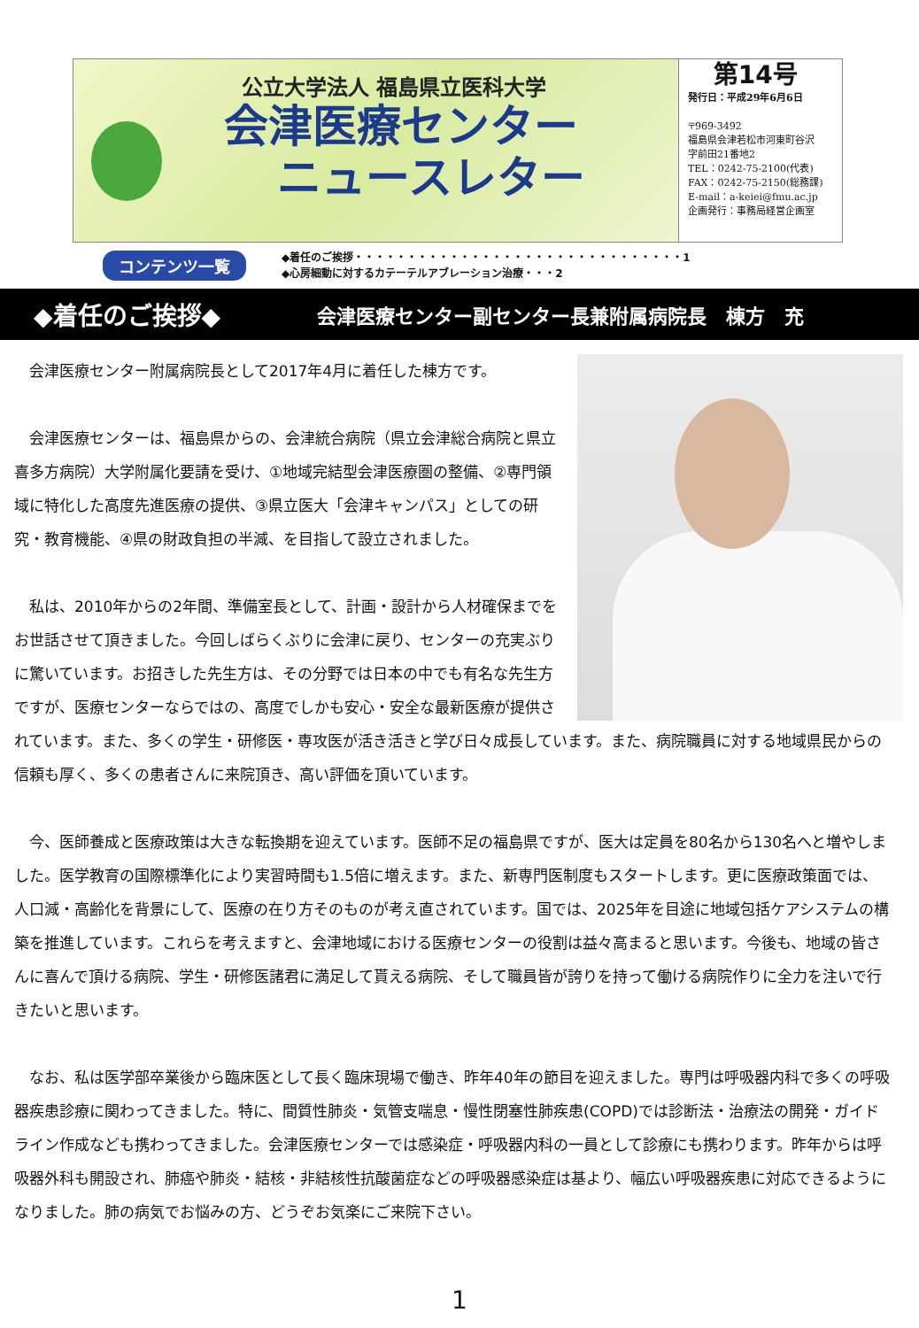公立大学法人 福島県立医科大学
会津医療センター
ニュースレター
第14号
発行日：平成29年6月6日
〒969-3492
福島県会津若松市河東町谷沢
字前田21番地2
TEL：0242-75-2100(代表)
FAX：0242-75-2150(総務課)
E-mail：a-keiei@fmu.ac.jp
企画発行：事務局経営企画室
コンテンツ一覧
◆着任のご挨拶・・・・・・・・・・・・・・・・・・・・・・・・・・・・・・・1
◆心房細動に対するカテーテルアブレーション治療・・・2
◆着任のご挨拶◆ 会津医療センター副センター長兼附属病院長　棟方　充
　会津医療センター附属病院長として2017年4月に着任した棟方です。
　会津医療センターは、福島県からの、会津統合病院（県立会津総合病院と県立喜多方病院）大学附属化要請を受け、①地域完結型会津医療圏の整備、②専門領域に特化した高度先進医療の提供、③県立医大「会津キャンパス」としての研究・教育機能、④県の財政負担の半減、を目指して設立されました。
　私は、2010年からの2年間、準備室長として、計画・設計から人材確保までをお世話させて頂きました。今回しばらくぶりに会津に戻り、センターの充実ぶりに驚いています。お招きした先生方は、その分野では日本の中でも有名な先生方ですが、医療センターならではの、高度でしかも安心・安全な最新医療が提供されています。また、多くの学生・研修医・専攻医が活き活きと学び日々成長しています。また、病院職員に対する地域県民からの信頼も厚く、多くの患者さんに来院頂き、高い評価を頂いています。
　今、医師養成と医療政策は大きな転換期を迎えています。医師不足の福島県ですが、医大は定員を80名から130名へと増やしました。医学教育の国際標準化により実習時間も1.5倍に増えます。また、新専門医制度もスタートします。更に医療政策面では、人口減・高齢化を背景にして、医療の在り方そのものが考え直されています。国では、2025年を目途に地域包括ケアシステムの構築を推進しています。これらを考えますと、会津地域における医療センターの役割は益々高まると思います。今後も、地域の皆さんに喜んで頂ける病院、学生・研修医諸君に満足して貰える病院、そして職員皆が誇りを持って働ける病院作りに全力を注いで行きたいと思います。
　なお、私は医学部卒業後から臨床医として長く臨床現場で働き、昨年40年の節目を迎えました。専門は呼吸器内科で多くの呼吸器疾患診療に関わってきました。特に、間質性肺炎・気管支喘息・慢性閉塞性肺疾患(COPD)では診断法・治療法の開発・ガイドライン作成なども携わってきました。会津医療センターでは感染症・呼吸器内科の一員として診療にも携わります。昨年からは呼吸器外科も開設され、肺癌や肺炎・結核・非結核性抗酸菌症などの呼吸器感染症は基より、幅広い呼吸器疾患に対応できるようになりました。肺の病気でお悩みの方、どうぞお気楽にご来院下さい。
1